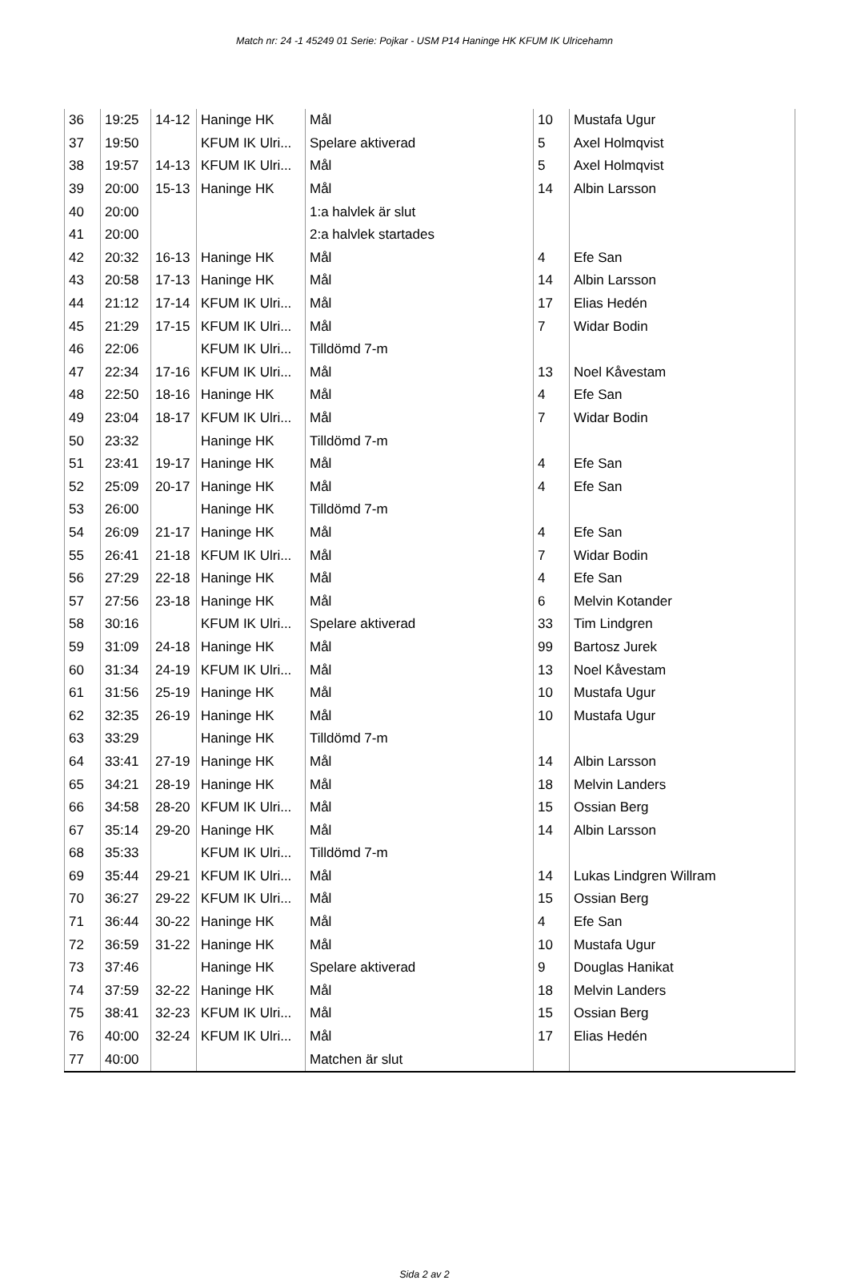Match nr: 24 -1 45249 01 Serie: Pojkar - USM P14 Haninge HK KFUM IK Ulricehamn
| 36 | 19:25 | 14-12 | Haninge HK | Mål | 10 | Mustafa Ugur |
| 37 | 19:50 | | KFUM IK Ulri... | Spelare aktiverad | 5 | Axel Holmqvist |
| 38 | 19:57 | 14-13 | KFUM IK Ulri... | Mål | 5 | Axel Holmqvist |
| 39 | 20:00 | 15-13 | Haninge HK | Mål | 14 | Albin Larsson |
| 40 | 20:00 | | | 1:a halvlek är slut | | |
| 41 | 20:00 | | | 2:a halvlek startades | | |
| 42 | 20:32 | 16-13 | Haninge HK | Mål | 4 | Efe San |
| 43 | 20:58 | 17-13 | Haninge HK | Mål | 14 | Albin Larsson |
| 44 | 21:12 | 17-14 | KFUM IK Ulri... | Mål | 17 | Elias Hedén |
| 45 | 21:29 | 17-15 | KFUM IK Ulri... | Mål | 7 | Widar Bodin |
| 46 | 22:06 | | KFUM IK Ulri... | Tilldömd 7-m | | |
| 47 | 22:34 | 17-16 | KFUM IK Ulri... | Mål | 13 | Noel Kåvestam |
| 48 | 22:50 | 18-16 | Haninge HK | Mål | 4 | Efe San |
| 49 | 23:04 | 18-17 | KFUM IK Ulri... | Mål | 7 | Widar Bodin |
| 50 | 23:32 | | Haninge HK | Tilldömd 7-m | | |
| 51 | 23:41 | 19-17 | Haninge HK | Mål | 4 | Efe San |
| 52 | 25:09 | 20-17 | Haninge HK | Mål | 4 | Efe San |
| 53 | 26:00 | | Haninge HK | Tilldömd 7-m | | |
| 54 | 26:09 | 21-17 | Haninge HK | Mål | 4 | Efe San |
| 55 | 26:41 | 21-18 | KFUM IK Ulri... | Mål | 7 | Widar Bodin |
| 56 | 27:29 | 22-18 | Haninge HK | Mål | 4 | Efe San |
| 57 | 27:56 | 23-18 | Haninge HK | Mål | 6 | Melvin Kotander |
| 58 | 30:16 | | KFUM IK Ulri... | Spelare aktiverad | 33 | Tim Lindgren |
| 59 | 31:09 | 24-18 | Haninge HK | Mål | 99 | Bartosz Jurek |
| 60 | 31:34 | 24-19 | KFUM IK Ulri... | Mål | 13 | Noel Kåvestam |
| 61 | 31:56 | 25-19 | Haninge HK | Mål | 10 | Mustafa Ugur |
| 62 | 32:35 | 26-19 | Haninge HK | Mål | 10 | Mustafa Ugur |
| 63 | 33:29 | | Haninge HK | Tilldömd 7-m | | |
| 64 | 33:41 | 27-19 | Haninge HK | Mål | 14 | Albin Larsson |
| 65 | 34:21 | 28-19 | Haninge HK | Mål | 18 | Melvin Landers |
| 66 | 34:58 | 28-20 | KFUM IK Ulri... | Mål | 15 | Ossian Berg |
| 67 | 35:14 | 29-20 | Haninge HK | Mål | 14 | Albin Larsson |
| 68 | 35:33 | | KFUM IK Ulri... | Tilldömd 7-m | | |
| 69 | 35:44 | 29-21 | KFUM IK Ulri... | Mål | 14 | Lukas Lindgren Willram |
| 70 | 36:27 | 29-22 | KFUM IK Ulri... | Mål | 15 | Ossian Berg |
| 71 | 36:44 | 30-22 | Haninge HK | Mål | 4 | Efe San |
| 72 | 36:59 | 31-22 | Haninge HK | Mål | 10 | Mustafa Ugur |
| 73 | 37:46 | | Haninge HK | Spelare aktiverad | 9 | Douglas Hanikat |
| 74 | 37:59 | 32-22 | Haninge HK | Mål | 18 | Melvin Landers |
| 75 | 38:41 | 32-23 | KFUM IK Ulri... | Mål | 15 | Ossian Berg |
| 76 | 40:00 | 32-24 | KFUM IK Ulri... | Mål | 17 | Elias Hedén |
| 77 | 40:00 | | | Matchen är slut | | |
Sida 2 av 2